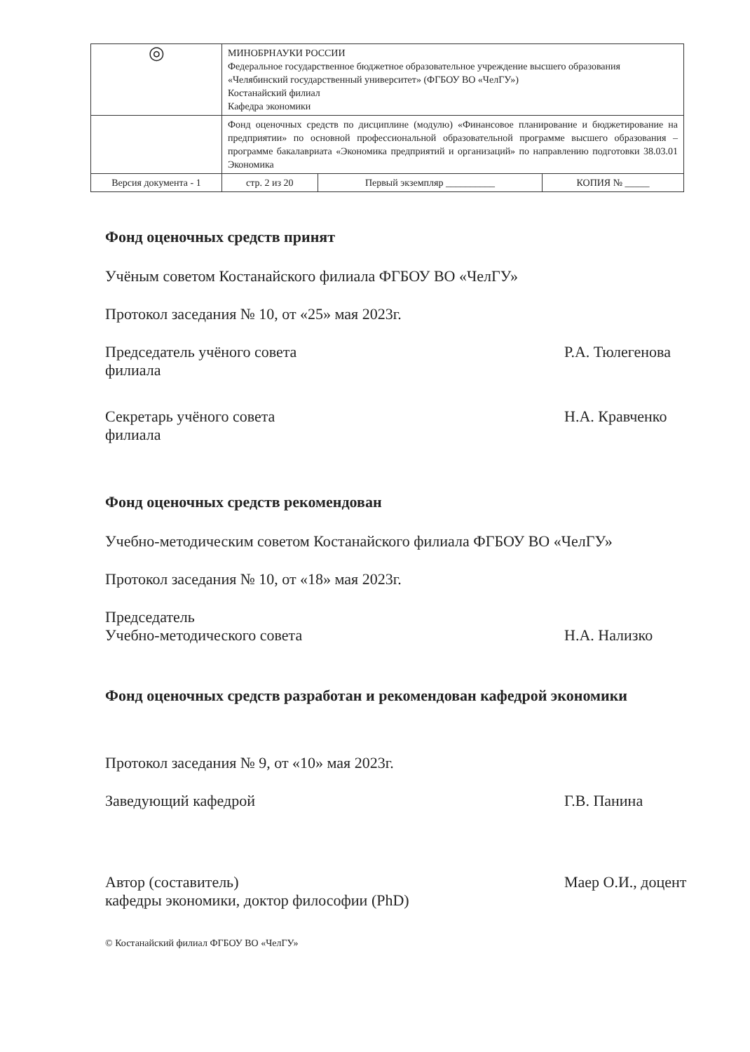| ◎ | МИНОБРНАУКИ РОССИИ Федеральное государственное бюджетное образовательное учреждение высшего образования «Челябинский государственный университет» (ФГБОУ ВО «ЧелГУ») Костанайский филиал Кафедра экономики | | |
| | Фонд оценочных средств по дисциплине (модулю) «Финансовое планирование и бюджетирование на предприятии» по основной профессиональной образовательной программе высшего образования – программе бакалавриата «Экономика предприятий и организаций» по направлению подготовки 38.03.01 Экономика | | |
| Версия документа - 1 | стр. 2 из 20 | Первый экземпляр __________ | КОПИЯ № _____ |
Фонд оценочных средств принят
Учёным советом Костанайского филиала ФГБОУ ВО «ЧелГУ»
Протокол заседания № 10, от «25» мая 2023г.
Председатель учёного совета
филиала
Р.А. Тюлегенова
Секретарь учёного совета
филиала
Н.А. Кравченко
Фонд оценочных средств рекомендован
Учебно-методическим советом Костанайского филиала ФГБОУ ВО «ЧелГУ»
Протокол заседания № 10, от «18» мая 2023г.
Председатель
Учебно-методического совета
Н.А. Нализко
Фонд оценочных средств разработан и рекомендован кафедрой экономики
Протокол заседания № 9, от «10» мая 2023г.
Заведующий кафедрой Г.В. Панина
Автор (составитель)
кафедры экономики, доктор философии (PhD)
Маер О.И., доцент
© Костанайский филиал ФГБОУ ВО «ЧелГУ»